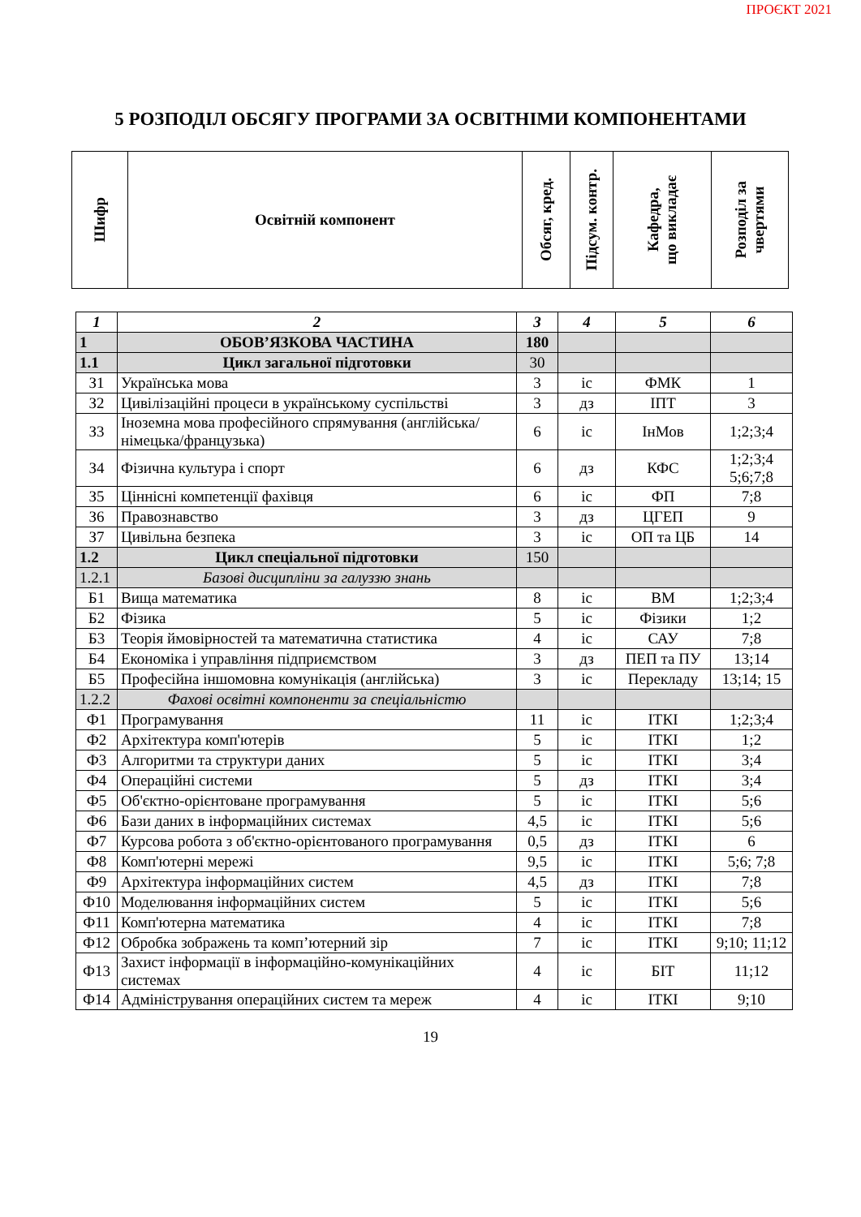ПРОЄКТ 2021
5 РОЗПОДІЛ ОБСЯГУ ПРОГРАМИ ЗА ОСВІТНІМИ КОМПОНЕНТАМИ
| Шифр | Освітній компонент | Обсяг, кред. | Підсум. контр. | Кафедра, що викладає | Розподіл за чвертями |
| --- | --- | --- | --- | --- | --- |
| 1 | 2 | 3 | 4 | 5 | 6 |
| 1 | ОБОВ’ЯЗКОВА ЧАСТИНА | 180 | | | |
| 1.1 | Цикл загальної підготовки | 30 | | | |
| З1 | Українська мова | 3 | іс | ФМК | 1 |
| З2 | Цивілізаційні процеси в українському суспільстві | 3 | дз | ІПТ | 3 |
| З3 | Іноземна мова професійного спрямування (англійська/німецька/французька) | 6 | іс | ІнМов | 1;2;3;4 |
| З4 | Фізична культура і спорт | 6 | дз | КФС | 1;2;3;4 5;6;7;8 |
| З5 | Ціннісні компетенції фахівця | 6 | іс | ФП | 7;8 |
| З6 | Правознавство | 3 | дз | ЦГЕП | 9 |
| З7 | Цивільна безпека | 3 | іс | ОП та ЦБ | 14 |
| 1.2 | Цикл спеціальної підготовки | 150 | | | |
| 1.2.1 | Базові дисципліни за галуззю знань | | | | |
| Б1 | Вища математика | 8 | іс | ВМ | 1;2;3;4 |
| Б2 | Фізика | 5 | іс | Фізики | 1;2 |
| Б3 | Теорія ймовірностей та математична статистика | 4 | іс | САУ | 7;8 |
| Б4 | Економіка і управління підприємством | 3 | дз | ПЕП та ПУ | 13;14 |
| Б5 | Професійна іншомовна комунікація (англійська) | 3 | іс | Перекладу | 13;14; 15 |
| 1.2.2 | Фахові освітні компоненти за спеціальністю | | | | |
| Ф1 | Програмування | 11 | іс | ІТКІ | 1;2;3;4 |
| Ф2 | Архітектура комп'ютерів | 5 | іс | ІТКІ | 1;2 |
| Ф3 | Алгоритми та структури даних | 5 | іс | ІТКІ | 3;4 |
| Ф4 | Операційні системи | 5 | дз | ІТКІ | 3;4 |
| Ф5 | Об'єктно-орієнтоване програмування | 5 | іс | ІТКІ | 5;6 |
| Ф6 | Бази даних в інформаційних системах | 4,5 | іс | ІТКІ | 5;6 |
| Ф7 | Курсова робота з об'єктно-орієнтованого програмування | 0,5 | дз | ІТКІ | 6 |
| Ф8 | Комп'ютерні мережі | 9,5 | іс | ІТКІ | 5;6; 7;8 |
| Ф9 | Архітектура інформаційних систем | 4,5 | дз | ІТКІ | 7;8 |
| Ф10 | Моделювання інформаційних систем | 5 | іс | ІТКІ | 5;6 |
| Ф11 | Комп'ютерна математика | 4 | іс | ІТКІ | 7;8 |
| Ф12 | Обробка зображень та комп’ютерний зір | 7 | іс | ІТКІ | 9;10; 11;12 |
| Ф13 | Захист інформації в інформаційно-комунікаційних системах | 4 | іс | БІТ | 11;12 |
| Ф14 | Адміністрування операційних систем та мереж | 4 | іс | ІТКІ | 9;10 |
19